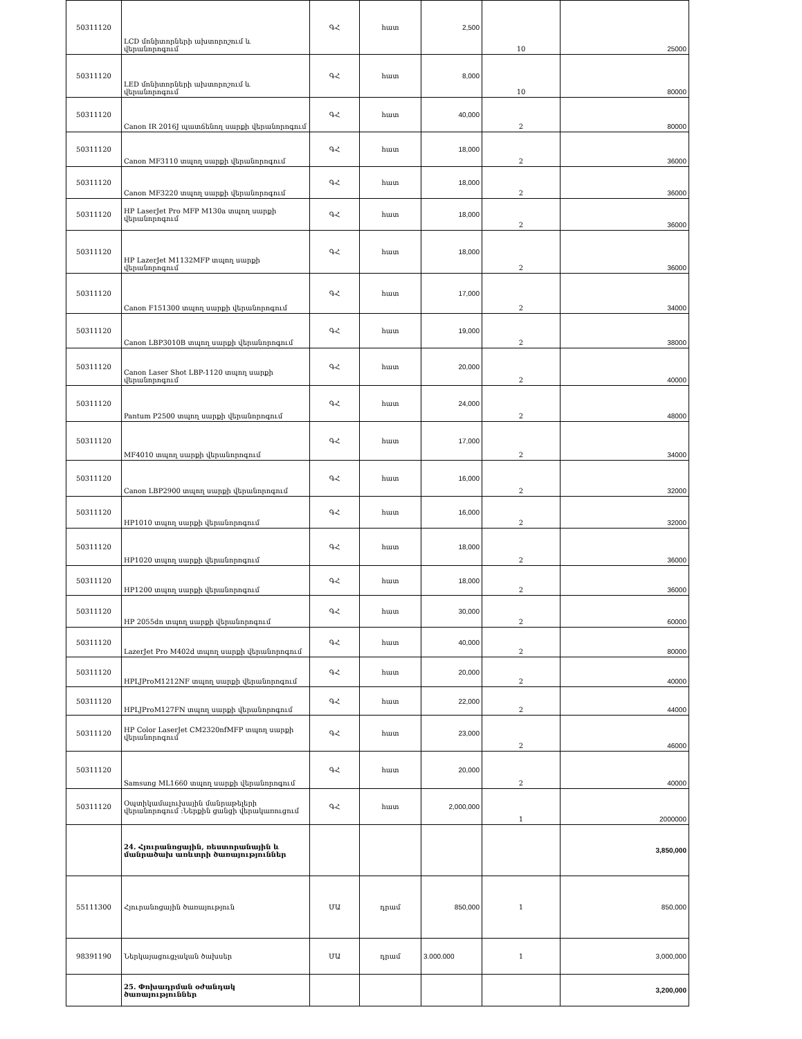| 50311120 | LCD մոնիտորների ախտորոշում և վերանորոգում | ԳՀ | հատ | 2,500 | 10 | 25000 |
| 50311120 | LED մոնիտորների ախտորոշում և վերանորոգում | ԳՀ | հատ | 8,000 | 10 | 80000 |
| 50311120 | Canon IR 2016J պատճենող սարքի վերանորոգում | ԳՀ | հատ | 40,000 | 2 | 80000 |
| 50311120 | Canon MF3110 տպող սարքի վերանորոգում | ԳՀ | հատ | 18,000 | 2 | 36000 |
| 50311120 | Canon MF3220 տպող սարքի վերանորոգում | ԳՀ | հատ | 18,000 | 2 | 36000 |
| 50311120 | HP LaserJet Pro MFP M130a տպող սարքի վերանորոգում | ԳՀ | հատ | 18,000 | 2 | 36000 |
| 50311120 | HP LazerJet M1132MFP տպող սարքի վերանորոգում | ԳՀ | հատ | 18,000 | 2 | 36000 |
| 50311120 | Canon F151300 տպող սարքի վերանորոգում | ԳՀ | հատ | 17,000 | 2 | 34000 |
| 50311120 | Canon LBP3010B տպող սարքի վերանորոգում | ԳՀ | հատ | 19,000 | 2 | 38000 |
| 50311120 | Canon Laser Shot LBP-1120 տպող սարքի վերանորոգում | ԳՀ | հատ | 20,000 | 2 | 40000 |
| 50311120 | Pantum P2500 տպող սարքի վերանորոգում | ԳՀ | հատ | 24,000 | 2 | 48000 |
| 50311120 | MF4010 տպող սարքի վերանորոգում | ԳՀ | հատ | 17,000 | 2 | 34000 |
| 50311120 | Canon LBP2900 տպող սարքի վերանորոգում | ԳՀ | հատ | 16,000 | 2 | 32000 |
| 50311120 | HP1010 տպող սարքի վերանորոգում | ԳՀ | հատ | 16,000 | 2 | 32000 |
| 50311120 | HP1020 տպող սարքի վերանորոգում | ԳՀ | հատ | 18,000 | 2 | 36000 |
| 50311120 | HP1200 տպող սարքի վերանորոգում | ԳՀ | հատ | 18,000 | 2 | 36000 |
| 50311120 | HP 2055dn տպող սարքի վերանորոգում | ԳՀ | հատ | 30,000 | 2 | 60000 |
| 50311120 | LazerJet Pro M402d տպող սարքի վերանորոգում | ԳՀ | հատ | 40,000 | 2 | 80000 |
| 50311120 | HPLJProM1212NF տպող սարքի վերանորոգում | ԳՀ | հատ | 20,000 | 2 | 40000 |
| 50311120 | HPLJProM127FN տպող սարքի վերանորոգում | ԳՀ | հատ | 22,000 | 2 | 44000 |
| 50311120 | HP Color LaserJet CM2320nfMFP տպող սարքի վերանորոգում | ԳՀ | հատ | 23,000 | 2 | 46000 |
| 50311120 | Samsung ML1660 տպող սարքի վերանորոգում | ԳՀ | հատ | 20,000 | 2 | 40000 |
| 50311120 | Օպտիկամալուխային մանրաթելերի վերանորոգում :Ներքին ցանցի վերակառուցում | ԳՀ | հատ | 2,000,000 | 1 | 2000000 |
| | 24. Հյուրանոցային, ռեստորանային և մանրածախ առևտրի ծառայություններ | | | | | 3,850,000 |
| 55111300 | Հյուրանոցային ծառայություն | ՄԱ | դրամ | 850,000 | 1 | 850,000 |
| 98391190 | Ներկայացուցչական ծախսեր | ՄԱ | դրամ | 3.000.000 | 1 | 3,000,000 |
| | 25. Փոխադրման օժանդակ ծառայություններ | | | | | 3,200,000 |